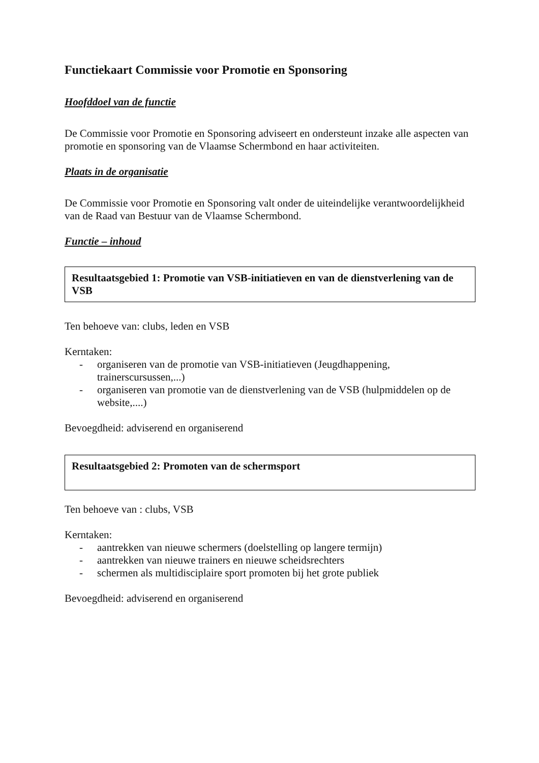Functiekaart Commissie voor Promotie en Sponsoring
Hoofddoel van de functie
De Commissie voor Promotie en Sponsoring adviseert en ondersteunt inzake alle aspecten van promotie en sponsoring van de Vlaamse Schermbond en haar activiteiten.
Plaats in de organisatie
De Commissie voor Promotie en Sponsoring valt onder de uiteindelijke verantwoordelijkheid van de Raad van Bestuur van de Vlaamse Schermbond.
Functie – inhoud
Resultaatsgebied 1: Promotie van VSB-initiatieven en van de dienstverlening van de VSB
Ten behoeve van: clubs, leden en VSB
Kerntaken:
- organiseren van de promotie van VSB-initiatieven (Jeugdhappening, trainerscursussen,...)
- organiseren van promotie van de dienstverlening van de VSB (hulpmiddelen op de website,....)
Bevoegdheid: adviserend en organiserend
Resultaatsgebied 2: Promoten van de schermsport
Ten behoeve van : clubs, VSB
Kerntaken:
- aantrekken van nieuwe schermers (doelstelling op langere termijn)
- aantrekken van nieuwe trainers en nieuwe scheidsrechters
- schermen als multidisciplaire sport promoten bij het grote publiek
Bevoegdheid: adviserend en organiserend